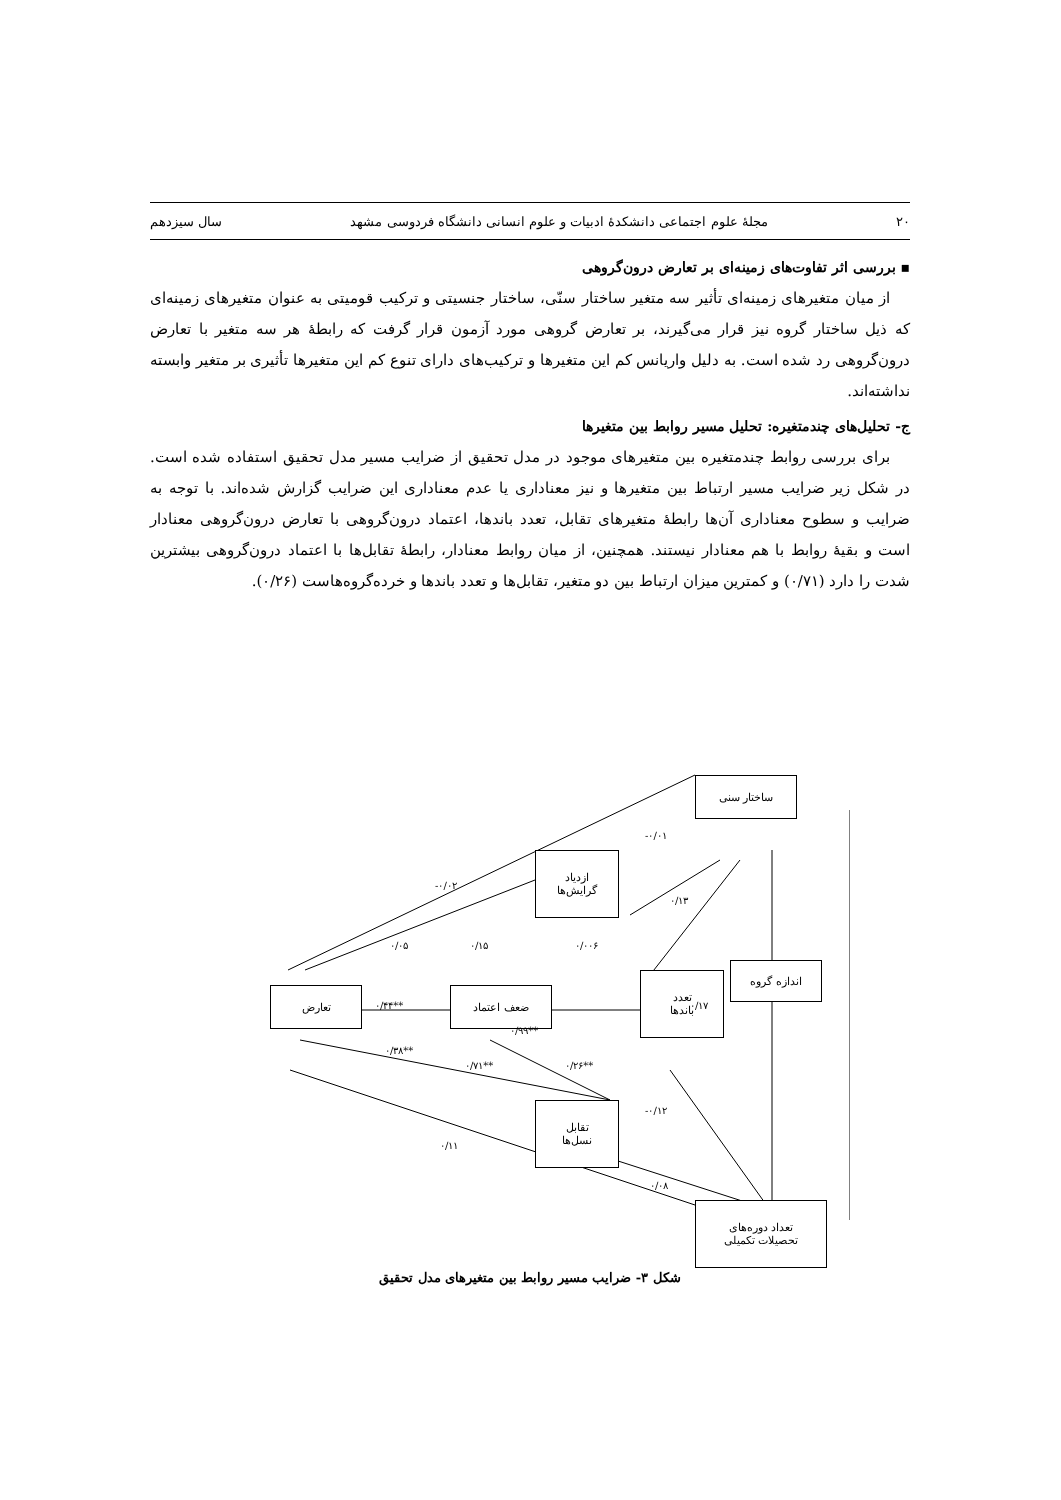۲۰ مجلهٔ علوم اجتماعی دانشکدهٔ ادبیات و علوم انسانی دانشگاه فردوسی مشهد سال سیزدهم
▪ بررسی اثر تفاوت‌های زمینه‌ای بر تعارض درون‌گروهی
از میان متغیرهای زمینه‌ای تأثیر سه متغیر ساختار سنّی، ساختار جنسیتی و ترکیب قومیتی به عنوان متغیرهای زمینه‌ای که ذیل ساختار گروه نیز قرار می‌گیرند، بر تعارض گروهی مورد آزمون قرار گرفت که رابطهٔ هر سه متغیر با تعارض درون‌گروهی رد شده است. به دلیل واریانس کم این متغیرها و ترکیب‌های دارای تنوع کم این متغیرها تأثیری بر متغیر وابسته نداشته‌اند.
ج- تحلیل‌های چندمتغیره: تحلیل مسیر روابط بین متغیرها
برای بررسی روابط چندمتغیره بین متغیرهای موجود در مدل تحقیق از ضرایب مسیر مدل تحقیق استفاده شده است. در شکل زیر ضرایب مسیر ارتباط بین متغیرها و نیز معناداری یا عدم معناداری این ضرایب گزارش شده‌اند. با توجه به ضرایب و سطوح معناداری آن‌ها رابطهٔ متغیرهای تقابل، تعدد باندها، اعتماد درون‌گروهی با تعارض درون‌گروهی معنادار است و بقیهٔ روابط با هم معنادار نیستند. همچنین، از میان روابط معنادار، رابطهٔ تقابل‌ها با اعتماد درون‌گروهی بیشترین شدت را دارد (۰/۷۱) و کمترین میزان ارتباط بین دو متغیر، تقابل‌ها و تعدد باندها و خرده‌گروه‌هاست (۰/۲۶).
ساختار سنی
ازدیاد
گرایش‌ها
تعارض ضعف اعتماد
تعدد
باندها
اندازه گروه
تقابل
نسل‌ها
تعداد دوره‌های
تحصیلات تکمیلی
-۰/۰۱
-۰/۰۲
۰/۱۳
۰/۰۵ ۰/۱۵ ۰/۰۰۶
۰/۱۷ ۰/۴۴**
۰/۹۹**
۰/۳۸**
۰/۷۱** ۰/۲۶**
-۰/۱۲
۰/۱۱
۰/۰۸
شکل ۳- ضرایب مسیر روابط بین متغیرهای مدل تحقیق